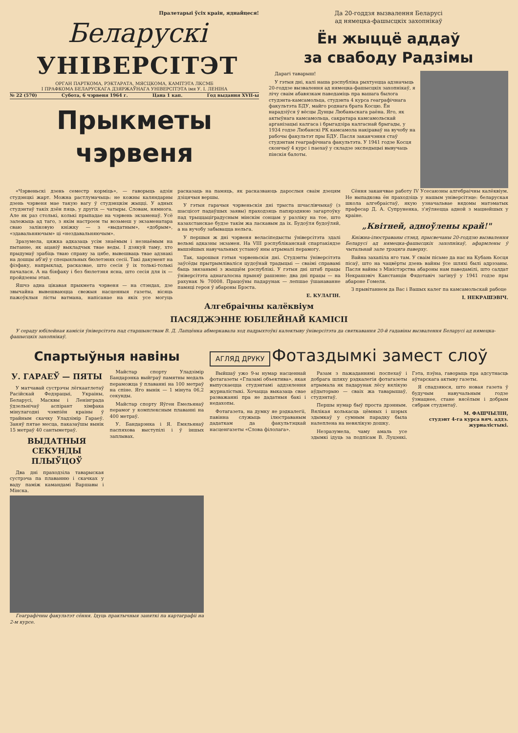Пралетарыі ўсіх краін, яднайцеся!
Беларускі
УНІВЕРСІТЭТ
ОРГАН ПАРТКОМА, РЭКТАРАТА, МЯСЦКОМА, КАМІТЭТА ЛКСМБ
І ПРАФКОМА БЕЛАРУСКАГА ДЗЯРЖАЎНАГА УНІВЕРСІТЭТА імя У. І. ЛЕНІНА
№ 22 (570) Субота, 6 чэрвеня 1964 г. Цана 1 кап. Год выдання XVII-ы
Прыкметы чэрвеня
Да 20-годдзя вызвалення Беларусі
ад нямецка-фашысцкіх захопнікаў
Ён жыццё аддаў
за свабоду Радзімы
Дарагі таварыш!
У гэтыя дні, калі наша рэспубліка рыхтуецца адзначыць 20-годдзе вызвалення ад нямецка-фашысцкіх захопнікаў, я лічу сваім абавязкам паведаміць пра вашага былога студэнта-камсамольца, студэнта 4 курса геаграфічнага факультэта БДУ, майго роднага брата Косцю. Ён нарадзіўся ў вёсцы Дунцы Любаньскага раёна. Яго, як актыўнага камсамольца, сакратара камсамольскай арганізацыі калгаса і брыгадзіра калгаснай брыгады, у 1934 годзе Любанскі РК камсамола накіраваў на вучобу на рабочы факультэт пры БДУ. Пасля заканчэння стаў студэнтам геаграфічнага факультэта. У 1941 годзе Косця скончыў 4 курс і паехаў у складзе экспедыцыі вывучаць пінскія балоты.
«Чэрвеньскі дзень семестр корміць», — гаворыць адзін студэнцкі жарт. Можна растлумачыць: не кожны каляндарны дзень чэрвеня мае такую вагу ў студэнцкім жыцці. У адных студэнтаў такіх дзён пяць, у другіх — чатыры. Словам, нямнога. Але як раз столькі, колькі прыпадае на чэрвень экзаменаў. Усё залежыць ад таго, з якім настроем ты возьмеш у экзаменатара сваю заліковую кніжку — з «выдатным», «добрым», «здавальняючым» ці «нездавальняючым».
Зразумела, цяжка адказаць усім знаёмым і незнаёмым на пытанне, як ацаніў выкладчык твае веды. І дзякуй таму, хто прыдумаў зрабіць тваю справу за цябе, вывешваць твае адзнакі на дошцы аб'яў у спецыяльных бюлетэнях сесіі. Такі дакумент на фізфаку, напрыклад, расказвае, што сесія ў іх толькі-толькі пачалася. А на біяфаку і без бюлетэня ясна, што сесія для іх — пройдзены этап.
Яшчэ адна цікавая прыкмета чэрвеня — на стэндах, дзе звычайна вывешваюцца свежыя насценныя газеты, вісяць пажоўклыя лісты ватмана, напісанае на якіх усе могуць расказаць на памяць, як расказваюць дарослыя сваім дзецям дзіцячыя вершы.
У гэтыя гарачыя чэрвеньскія дні тры­ста шчаслівчыкаў (з шасцісот падаўшых заявы) праходзяць папярэднюю загартоўку пад трыццаціградусным мінскім сонцам у разліку на тое, што казахстанскае будзе такім жа ласкавым да іх. Будоўля будоўляй, а на вучобу забывацца нельга.
У першыя ж дні чэрвеня веласіпедысты ўніверсітэта здалі вельмі адказны экзамен. На VIII рэспубліканскай спартакіядзе вышэйшых навучальных устаноў яны атрымалі перамогу.
Так, харошыя гэтыя чэрвеньскія дні. Студэнты ўніверсітэта заўсёды прытрымліваліся цудоўнай традыцыі — сваімі справамі быць звязанымі з жыццём рэспублікі. У гэтыя дні штаб працы ўніверсітэта аднагалосна прыняў рашэнне: два дні працы — на рахунак № 70008. Працоўны падарунак — лепшае ўшанаванне памяці героя ў абароны Брэста.
Е. КУЛАГІН.
Алгебраічны калёквіум
Сёння заканчвае работу IV Усесаюзны алгебраічны калёквіум. Не выпадкова ён праходзіць у нашым універсітэце: беларуская школа алгебраістаў, якую узначальвае вядомы матэматык прафесар Д. А. Супруненка, з'яўляецца адной з мацнейшых у краіне.
„Квітней, адноўлены край!"
Кніжна-ілюстраваны стэнд, прысвечаны 20-годдзю вызвалення Беларусі ад нямецка-фашысцкіх захопнікаў, афармлены ў чытальнай зале трэцяга паверху.
Вайна захапіла яго там. У сваім пісьме да нас на Кубань Косця пісаў, што на чацвёрты дзень вайны ўсе шляхі былі адрэзаны. Пасля вайны з Міністэрства абароны нам паведамілі, што салдат Некрашэвіч Канстанцін Фядотавіч загінуў у 1941 годзе пры абароне Гомеля.
З прывітаннем да Вас і Вашых калег па камсамольскай рабоце
І. НЕКРАШЭВІЧ.
ПАСЯДЖЭННЕ ЮБІЛЕЙНАЙ КАМІСІІ
У сераду юбілейная камісія ўніверсітэта пад старшынствам В. Д. Лапцёнка абмеркавала ход падрыхтоўкі калектыву ўніверсітэта да святкавання 20-й гадавіны вызвалення Беларусі ад нямецка-фашысцкіх захопнікаў.
Спартыўныя навіны
У. ГАРАЕЎ — ПЯТЫ
У матчавай сустрэчы лёгкаатлетаў Расійскай Федэрацыі, Украіны, Беларусі, Масквы і Ленінграда ўдзельнічаў аспірант хімфака мінулагодні чэмпіён краіны ў трайным скачку Уладзімір Гараеў. Заняў пятае месца, паказаўшы вынік 15 метраў 40 сантыметраў.
ВЫДАТНЫЯ СЕКУНДЫ ПЛЫЎЦОЎ
Два дні праходзіла таварыская сустрэча па плаванню і скачках у ваду паміж камандамі Варшавы і Мінска.
Майстар спорту Уладзімір Бандарэнка выйграў памятны медаль пераможца ў плаванні на 100 метраў на спіне. Яго вынік — 1 мінута 06,2 секунды.
Майстар спорту Яўген Емельянаў перамог у комплексным плаванні на 400 метраў.
У. Бандарэнка і Я. Емяльянаў паспяхова выступілі і ў іншых заплывах.
Геаграфічны факультэт сёння. Ідуць практычныя заняткі па картаграфіі на 2-м курсе.
АГЛЯД ДРУКУ Фотаздымкі замест слоў
Выйшаў ужо 9-ы нумар насценнай фотагазеты «Глазамі объектива», якая выпускаецца студэнтамі аддзялення журналістыкі. Хочацца выказаць свае разважанні пра яе дадатныя бакі і недахопы.
Фотагазета, на думку яе рэдкалегіі, павінна служыць ілюстраваным дадаткам да факультэцкай насценгазеты «Слова філолага».
Разам з пажаданнямі поспехаў і добрага шляху рэдкалегія фотагазеты атрымала як падарунак лёсу вялікую аўдыторыю — сваіх жа таварышаў, студэнтаў.
Першы нумар быў проста дрэнным. Вялікая колькасць цёмных і шэрых здымкаў у сумным парадку была налеплена на невялікую дошку.
Незразумела, чаму амаль усе здымкі ідуць за подпісам В. Луцэнкі. Гэта, пэўна, гаворыць пра адсутнасць аўтарскага актыву газеты.
Я спадзяюся, што новая газета ў будучым навучальным годзе ўзмацнее, стане вясёлым і добрым сябрам студэнтаў.
М. ФАШЧЫЛІН,
студэнт 4-га курса вяч. аддз. журналістыкі.